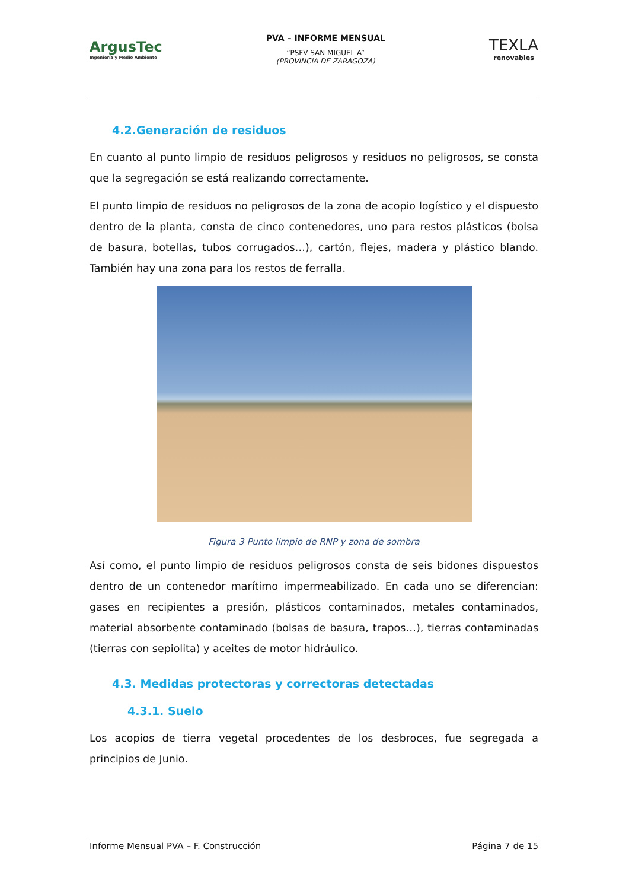ArgusTec
Ingeniería y Medio Ambiente
PVA – INFORME MENSUAL
“PSFV SAN MIGUEL A”
(PROVINCIA DE ZARAGOZA)
TEXLA
renovables
4.2.Generación de residuos
En cuanto al punto limpio de residuos peligrosos y residuos no peligrosos, se consta que la segregación se está realizando correctamente.
El punto limpio de residuos no peligrosos de la zona de acopio logístico y el dispuesto dentro de la planta, consta de cinco contenedores, uno para restos plásticos (bolsa de basura, botellas, tubos corrugados…), cartón, flejes, madera y plástico blando. También hay una zona para los restos de ferralla.
Figura 3 Punto limpio de RNP y zona de sombra
Así como, el punto limpio de residuos peligrosos consta de seis bidones dispuestos dentro de un contenedor marítimo impermeabilizado. En cada uno se diferencian: gases en recipientes a presión, plásticos contaminados, metales contaminados, material absorbente contaminado (bolsas de basura, trapos…), tierras contaminadas (tierras con sepiolita) y aceites de motor hidráulico.
4.3. Medidas protectoras y correctoras detectadas
4.3.1. Suelo
Los acopios de tierra vegetal procedentes de los desbroces, fue segregada a principios de Junio.
Informe Mensual PVA – F. Construcción Página 7 de 15